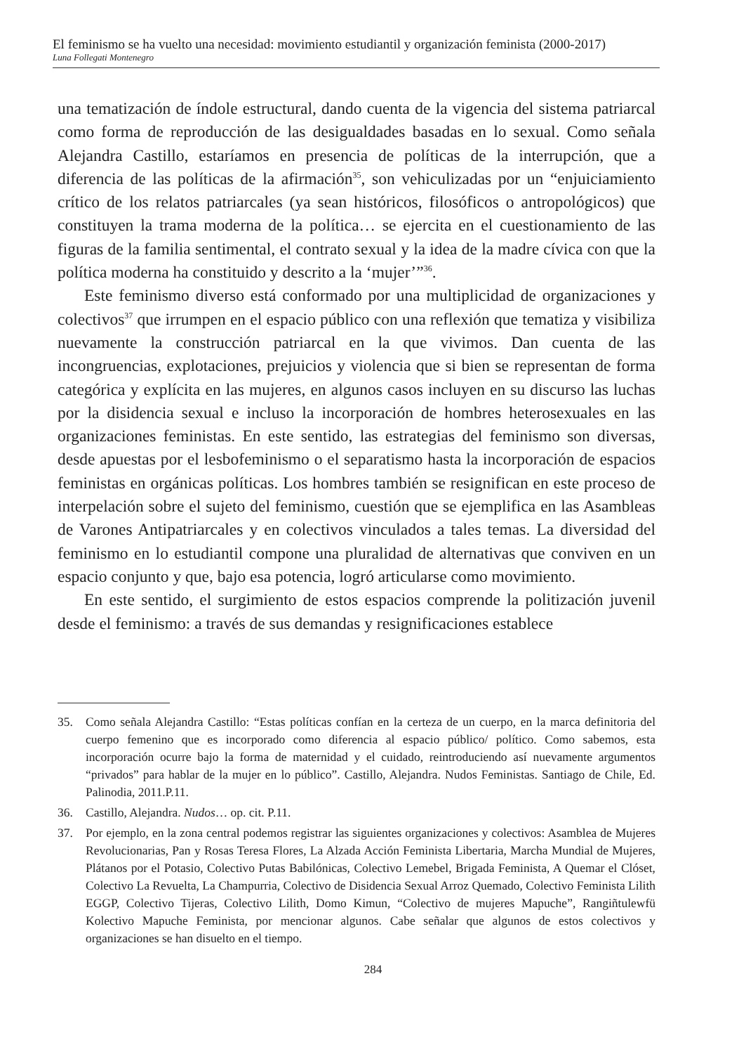El feminismo se ha vuelto una necesidad: movimiento estudiantil y organización feminista (2000-2017)
Luna Follegati Montenegro
una tematización de índole estructural, dando cuenta de la vigencia del sistema patriarcal como forma de reproducción de las desigualdades basadas en lo sexual. Como señala Alejandra Castillo, estaríamos en presencia de políticas de la interrupción, que a diferencia de las políticas de la afirmación<sup>35</sup>, son vehiculizadas por un “enjuiciamiento crítico de los relatos patriarcales (ya sean históricos, filosóficos o antropológicos) que constituyen la trama moderna de la política… se ejercita en el cuestionamiento de las figuras de la familia sentimental, el contrato sexual y la idea de la madre cívica con que la política moderna ha constituido y descrito a la ‘mujer’”<sup>36</sup>.
Este feminismo diverso está conformado por una multiplicidad de organizaciones y colectivos<sup>37</sup> que irrumpen en el espacio público con una reflexión que tematiza y visibiliza nuevamente la construcción patriarcal en la que vivimos. Dan cuenta de las incongruencias, explotaciones, prejuicios y violencia que si bien se representan de forma categórica y explícita en las mujeres, en algunos casos incluyen en su discurso las luchas por la disidencia sexual e incluso la incorporación de hombres heterosexuales en las organizaciones feministas. En este sentido, las estrategias del feminismo son diversas, desde apuestas por el lesbofeminismo o el separatismo hasta la incorporación de espacios feministas en orgánicas políticas. Los hombres también se resignifican en este proceso de interpelación sobre el sujeto del feminismo, cuestión que se ejemplifica en las Asambleas de Varones Antipatriarcales y en colectivos vinculados a tales temas. La diversidad del feminismo en lo estudiantil compone una pluralidad de alternativas que conviven en un espacio conjunto y que, bajo esa potencia, logró articularse como movimiento.
En este sentido, el surgimiento de estos espacios comprende la politización juvenil desde el feminismo: a través de sus demandas y resignificaciones establece
35. Como señala Alejandra Castillo: “Estas políticas confían en la certeza de un cuerpo, en la marca definitoria del cuerpo femenino que es incorporado como diferencia al espacio público/ político. Como sabemos, esta incorporación ocurre bajo la forma de maternidad y el cuidado, reintroduciendo así nuevamente argumentos “privados” para hablar de la mujer en lo público”. Castillo, Alejandra. Nudos Feministas. Santiago de Chile, Ed. Palinodia, 2011.P.11.
36. Castillo, Alejandra. Nudos… op. cit. P.11.
37. Por ejemplo, en la zona central podemos registrar las siguientes organizaciones y colectivos: Asamblea de Mujeres Revolucionarias, Pan y Rosas Teresa Flores, La Alzada Acción Feminista Libertaria, Marcha Mundial de Mujeres, Plátanos por el Potasio, Colectivo Putas Babilónicas, Colectivo Lemebel, Brigada Feminista, A Quemar el Clóset, Colectivo La Revuelta, La Champurria, Colectivo de Disidencia Sexual Arroz Quemado, Colectivo Feminista Lilith EGGP, Colectivo Tijeras, Colectivo Lilith, Domo Kimun, “Colectivo de mujeres Mapuche”, Rangiñtulewfü Kolectivo Mapuche Feminista, por mencionar algunos. Cabe señalar que algunos de estos colectivos y organizaciones se han disuelto en el tiempo.
284